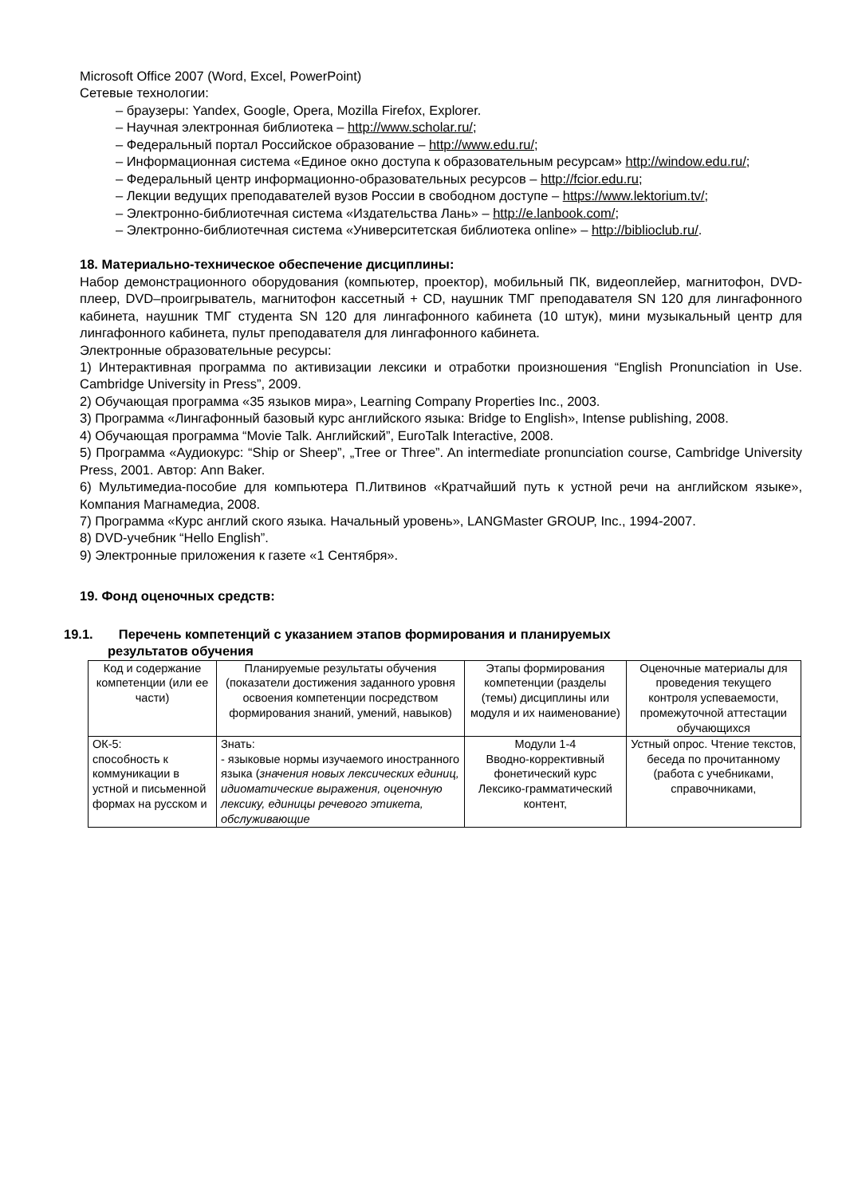Microsoft Office 2007 (Word, Excel, PowerPoint)
Сетевые технологии:
– браузеры: Yandex, Google, Opera, Mozilla Firefox, Explorer.
– Научная электронная библиотека – http://www.scholar.ru/;
– Федеральный портал Российское образование – http://www.edu.ru/;
– Информационная система «Единое окно доступа к образовательным ресурсам» http://window.edu.ru/;
– Федеральный центр информационно-образовательных ресурсов – http://fcior.edu.ru;
– Лекции ведущих преподавателей вузов России в свободном доступе – https://www.lektorium.tv/;
– Электронно-библиотечная система «Издательства Лань» – http://e.lanbook.com/;
– Электронно-библиотечная система «Университетская библиотека online» – http://biblioclub.ru/.
18. Материально-техническое обеспечение дисциплины:
Набор демонстрационного оборудования (компьютер, проектор), мобильный ПК, видеоплейер, магнитофон, DVD-плеер, DVD–проигрыватель, магнитофон кассетный + CD, наушник ТМГ преподавателя SN 120 для лингафонного кабинета, наушник ТМГ студента SN 120 для лингафонного кабинета (10 штук), мини музыкальный центр для лингафонного кабинета, пульт преподавателя для лингафонного кабинета.
Электронные образовательные ресурсы:
1) Интерактивная программа по активизации лексики и отработки произношения “English Pronunciation in Use. Cambridge University in Press”, 2009.
2) Обучающая программа «35 языков мира», Learning Company Properties Inc., 2003.
3) Программа «Лингафонный базовый курс английского языка: Bridge to English», Intense publishing, 2008.
4) Обучающая программа “Movie Talk. Английский”, EuroTalk Interactive, 2008.
5) Программа «Аудиокурс: “Ship or Sheep”, „Tree or Three”. An intermediate pronunciation course, Cambridge University Press, 2001. Автор: Ann Baker.
6) Мультимедиа-пособие для компьютера П.Литвинов «Кратчайший путь к устной речи на английском языке», Компания Магнамедиа, 2008.
7) Программа «Курс англий ского языка. Начальный уровень», LANGMaster GROUP, Inc., 1994-2007.
8) DVD-учебник “Hello English”.
9) Электронные приложения к газете «1 Сентября».
19. Фонд оценочных средств:
19.1. Перечень компетенций с указанием этапов формирования и планируемых
результатов обучения
| Код и содержание компетенции (или ее части) | Планируемые результаты обучения (показатели достижения заданного уровня освоения компетенции посредством формирования знаний, умений, навыков) | Этапы формирования компетенции (разделы (темы) дисциплины или модуля и их наименование) | Оценочные материалы для проведения текущего контроля успеваемости, промежуточной аттестации обучающихся |
| ОК-5: способность к коммуникации в устной и письменной формах на русском и | Знать: - языковые нормы изучаемого иностранного языка ( значения новых лексических единиц, идиоматические выражения, оценочную лексику, единицы речевого этикета, обслуживающие | Модули 1-4 Вводно-корректив­ный фонетический курс Лексико-грамматический контент, | Устный опрос. Чтение текстов, беседа по прочитанному (работа с учебниками, справочниками, |